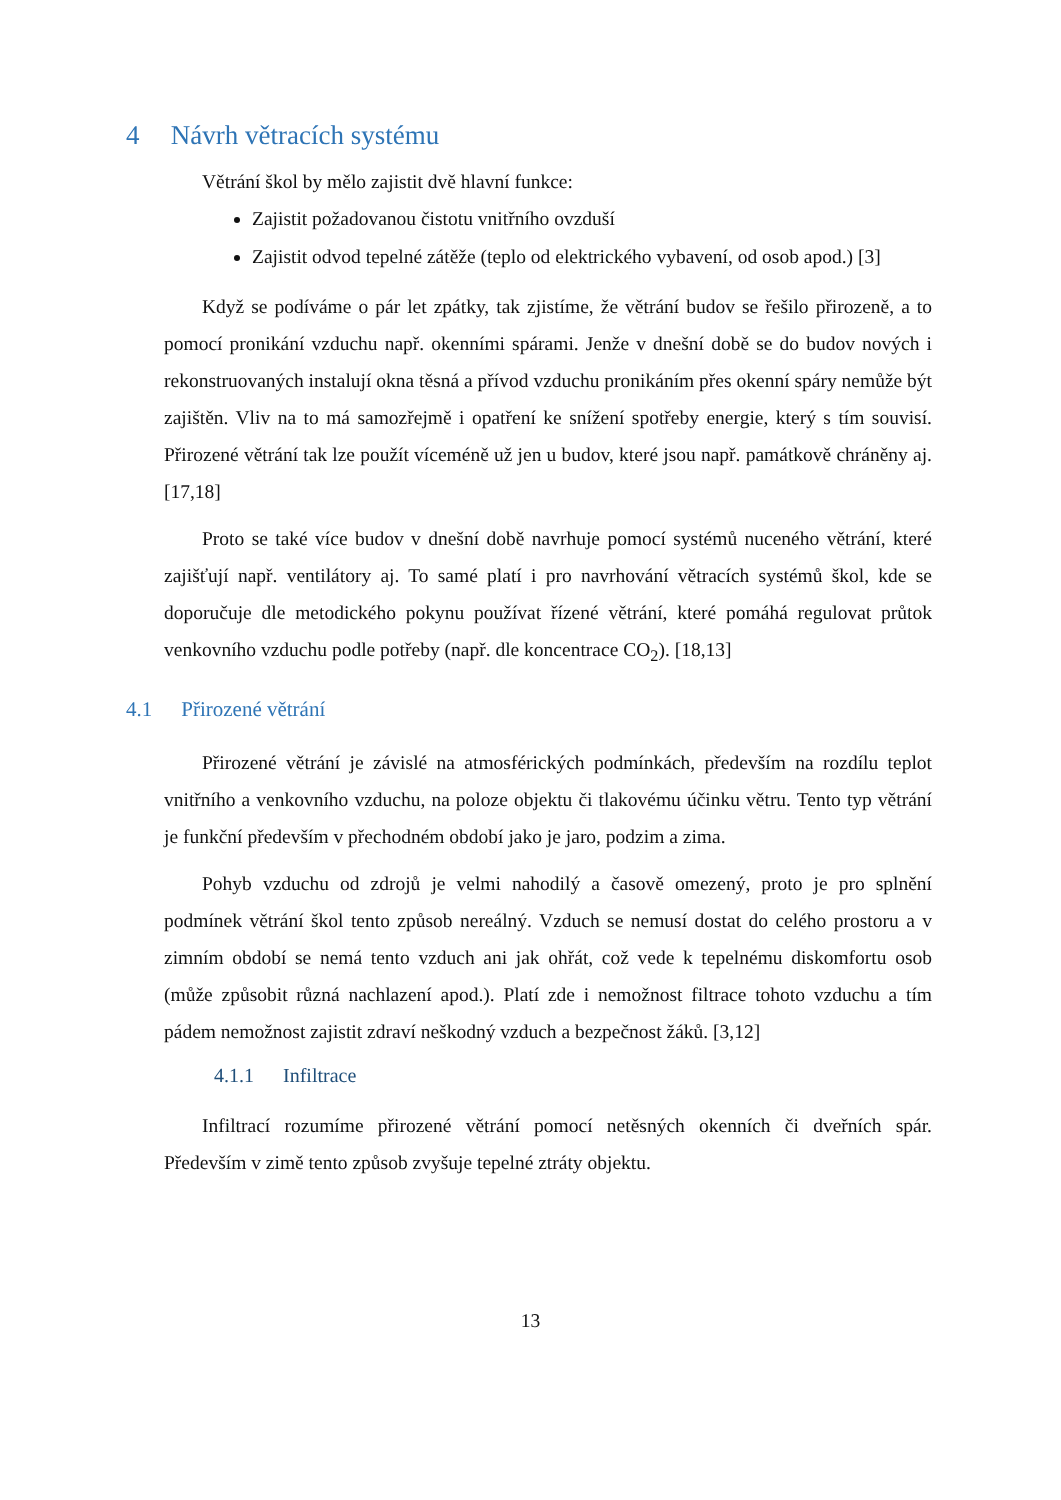4 Návrh větracích systému
Větrání škol by mělo zajistit dvě hlavní funkce:
Zajistit požadovanou čistotu vnitřního ovzduší
Zajistit odvod tepelné zátěže (teplo od elektrického vybavení, od osob apod.) [3]
Když se podíváme o pár let zpátky, tak zjistíme, že větrání budov se řešilo přirozeně, a to pomocí pronikání vzduchu např. okenními spárami. Jenže v dnešní době se do budov nových i rekonstruovaných instalují okna těsná a přívod vzduchu pronikáním přes okenní spáry nemůže být zajištěn. Vliv na to má samozřejmě i opatření ke snížení spotřeby energie, který s tím souvisí. Přirozené větrání tak lze použít víceméně už jen u budov, které jsou např. památkově chráněny aj. [17,18]
Proto se také více budov v dnešní době navrhuje pomocí systémů nuceného větrání, které zajišťují např. ventilátory aj. To samé platí i pro navrhování větracích systémů škol, kde se doporučuje dle metodického pokynu používat řízené větrání, které pomáhá regulovat průtok venkovního vzduchu podle potřeby (např. dle koncentrace CO<sub>2</sub>). [18,13]
4.1 Přirozené větrání
Přirozené větrání je závislé na atmosférických podmínkách, především na rozdílu teplot vnitřního a venkovního vzduchu, na poloze objektu či tlakovému účinku větru. Tento typ větrání je funkční především v přechodném období jako je jaro, podzim a zima.
Pohyb vzduchu od zdrojů je velmi nahodilý a časově omezený, proto je pro splnění podmínek větrání škol tento způsob nereálný. Vzduch se nemusí dostat do celého prostoru a v zimním období se nemá tento vzduch ani jak ohřát, což vede k tepelnému diskomfortu osob (může způsobit různá nachlazení apod.). Platí zde i nemožnost filtrace tohoto vzduchu a tím pádem nemožnost zajistit zdraví neškodný vzduch a bezpečnost žáků. [3,12]
4.1.1 Infiltrace
Infiltrací rozumíme přirozené větrání pomocí netěsných okenních či dveřních spár. Především v zimě tento způsob zvyšuje tepelné ztráty objektu.
13